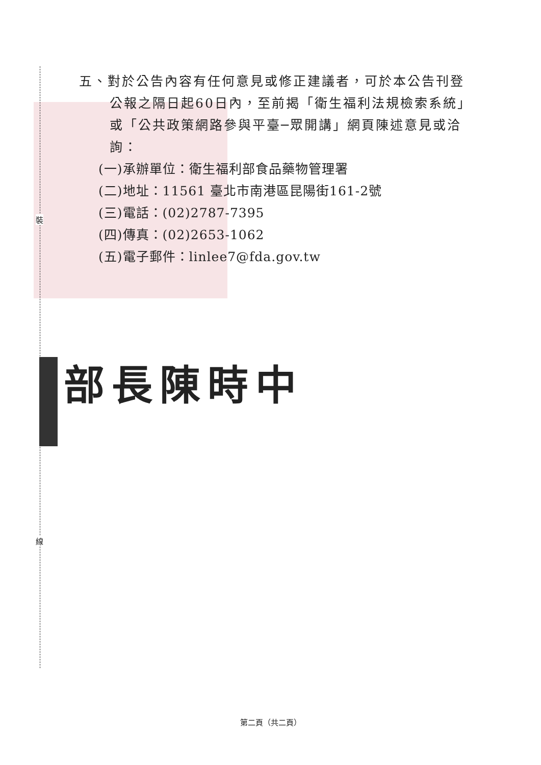裝
線
五、對於公告內容有任何意見或修正建議者，可於本公告刊登公報之隔日起60日內，至前揭「衛生福利法規檢索系統」或「公共政策網路參與平臺─眾開講」網頁陳述意見或洽詢：
(一)承辦單位：衛生福利部食品藥物管理署
(二)地址：11561 臺北市南港區昆陽街161-2號
(三)電話：(02)2787-7395
(四)傳真：(02)2653-1062
(五)電子郵件：linlee7@fda.gov.tw
部長陳時中
第二頁（共二頁）